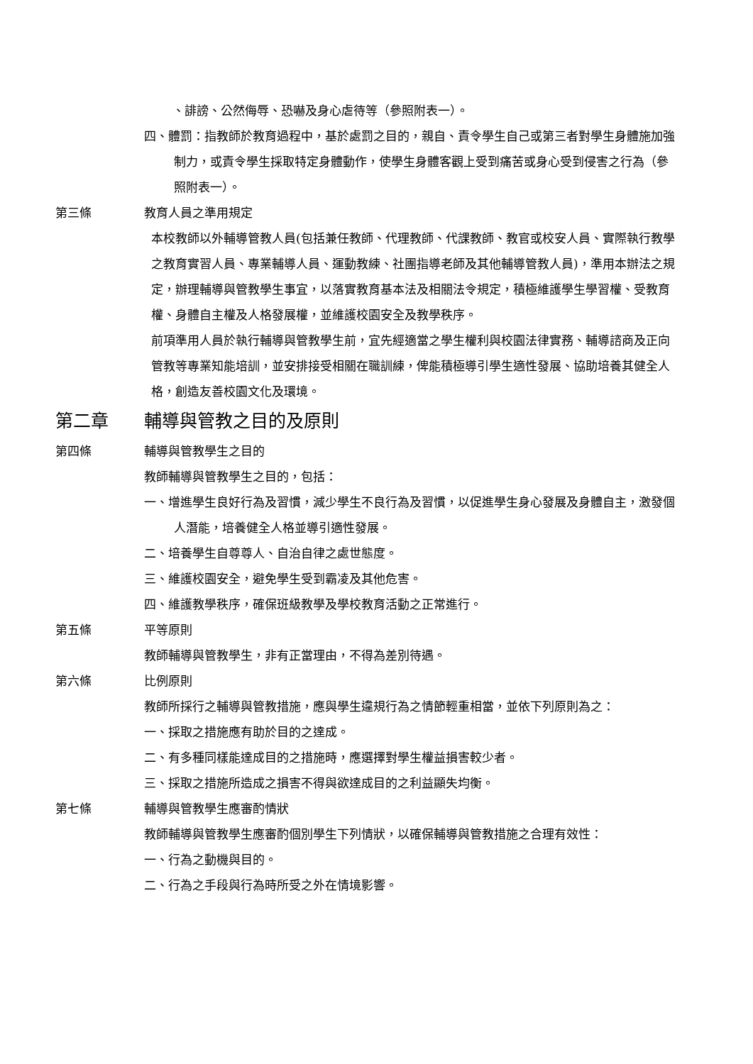、誹謗、公然侮辱、恐嚇及身心虐待等（參照附表一）。
四、體罰：指教師於教育過程中，基於處罰之目的，親自、責令學生自己或第三者對學生身體施加強制力，或責令學生採取特定身體動作，使學生身體客觀上受到痛苦或身心受到侵害之行為（參照附表一）。
第三條 教育人員之準用規定
本校教師以外輔導管教人員(包括兼任教師、代理教師、代課教師、教官或校安人員、實際執行教學之教育實習人員、專業輔導人員、運動教練、社團指導老師及其他輔導管教人員)，準用本辦法之規定，辦理輔導與管教學生事宜，以落實教育基本法及相關法令規定，積極維護學生學習權、受教育權、身體自主權及人格發展權，並維護校園安全及教學秩序。
前項準用人員於執行輔導與管教學生前，宜先經適當之學生權利與校園法律實務、輔導諮商及正向管教等專業知能培訓，並安排接受相關在職訓練，俾能積極導引學生適性發展、協助培養其健全人格，創造友善校園文化及環境。
第二章 輔導與管教之目的及原則
第四條 輔導與管教學生之目的
教師輔導與管教學生之目的，包括：
一、增進學生良好行為及習慣，減少學生不良行為及習慣，以促進學生身心發展及身體自主，激發個人潛能，培養健全人格並導引適性發展。
二、培養學生自尊尊人、自治自律之處世態度。
三、維護校園安全，避免學生受到霸凌及其他危害。
四、維護教學秩序，確保班級教學及學校教育活動之正常進行。
第五條 平等原則
教師輔導與管教學生，非有正當理由，不得為差別待遇。
第六條 比例原則
教師所採行之輔導與管教措施，應與學生違規行為之情節輕重相當，並依下列原則為之：
一、採取之措施應有助於目的之達成。
二、有多種同樣能達成目的之措施時，應選擇對學生權益損害較少者。
三、採取之措施所造成之損害不得與欲達成目的之利益顯失均衡。
第七條 輔導與管教學生應審酌情狀
教師輔導與管教學生應審酌個別學生下列情狀，以確保輔導與管教措施之合理有效性：
一、行為之動機與目的。
二、行為之手段與行為時所受之外在情境影響。